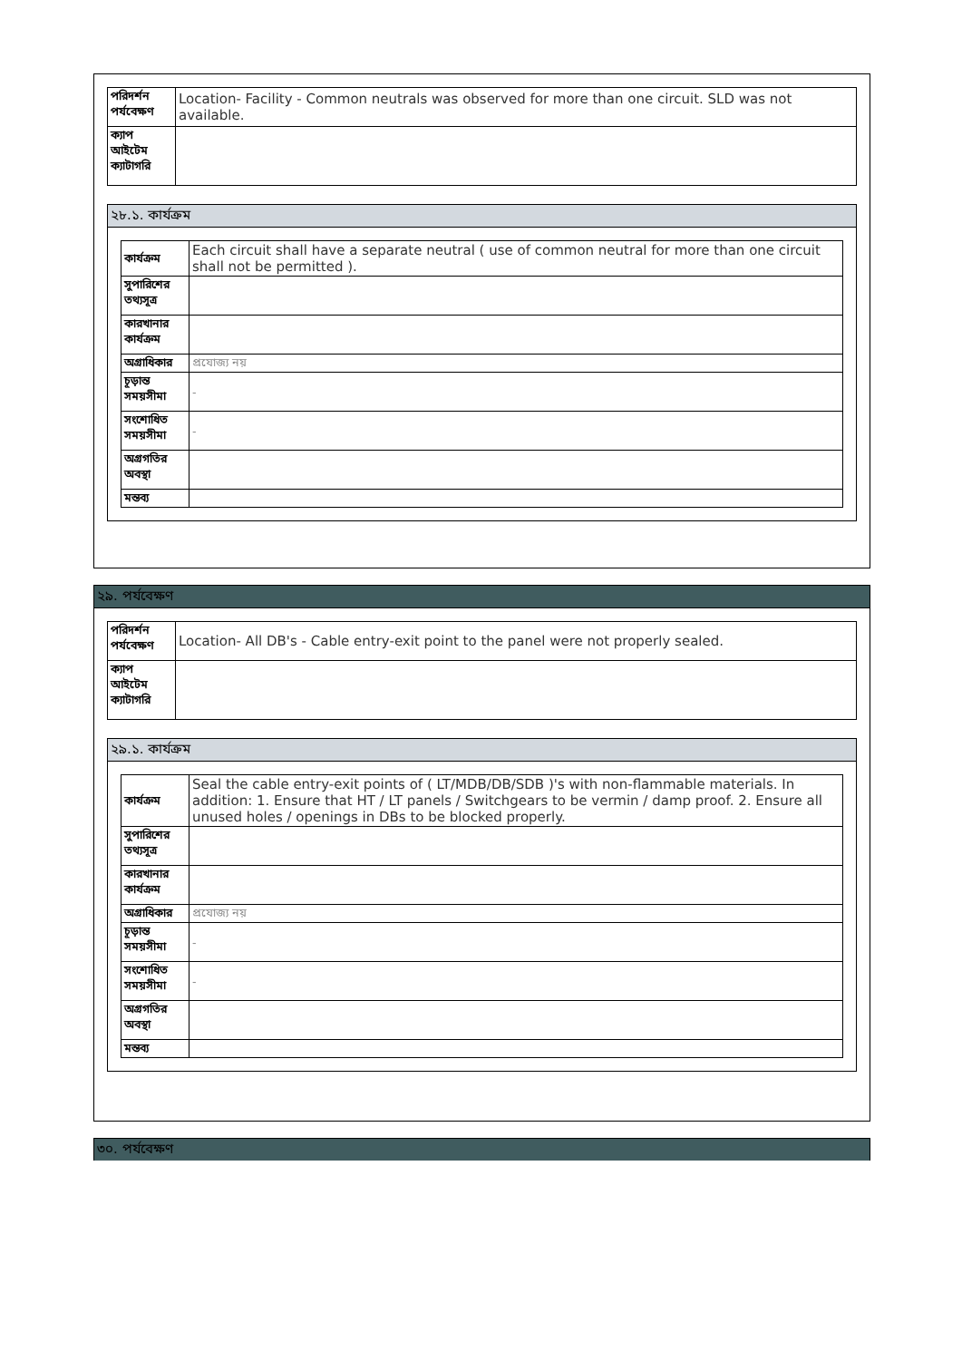| পরিদর্শন পর্যবেক্ষণ | Location- Facility - Common neutrals was observed for more than one circuit. SLD was not available. |
| ক্যাপ আইটেম ক্যাটাগরি | |
২৮.১. কার্যক্রম
| কার্যক্রম | Each circuit shall have a separate neutral ( use of common neutral for more than one circuit shall not be permitted ). |
| সুপারিশের তথ্যসূত্র | |
| কারখানার কার্যক্রম | |
| অগ্রাধিকার | প্রযোজ্য নয় |
| চূড়ান্ত সময়সীমা | - |
| সংশোধিত সময়সীমা | - |
| অগ্রগতির অবস্থা | |
| মন্তব্য | |
২৯. পর্যবেক্ষণ
| পরিদর্শন পর্যবেক্ষণ | Location- All DB's - Cable entry-exit point to the panel were not properly sealed. |
| ক্যাপ আইটেম ক্যাটাগরি | |
২৯.১. কার্যক্রম
| কার্যক্রম | Seal the cable entry-exit points of ( LT/MDB/DB/SDB )'s with non-flammable materials. In addition: 1. Ensure that HT / LT panels / Switchgears to be vermin / damp proof. 2. Ensure all unused holes / openings in DBs to be blocked properly. |
| সুপারিশের তথ্যসূত্র | |
| কারখানার কার্যক্রম | |
| অগ্রাধিকার | প্রযোজ্য নয় |
| চূড়ান্ত সময়সীমা | - |
| সংশোধিত সময়সীমা | - |
| অগ্রগতির অবস্থা | |
| মন্তব্য | |
৩০. পর্যবেক্ষণ